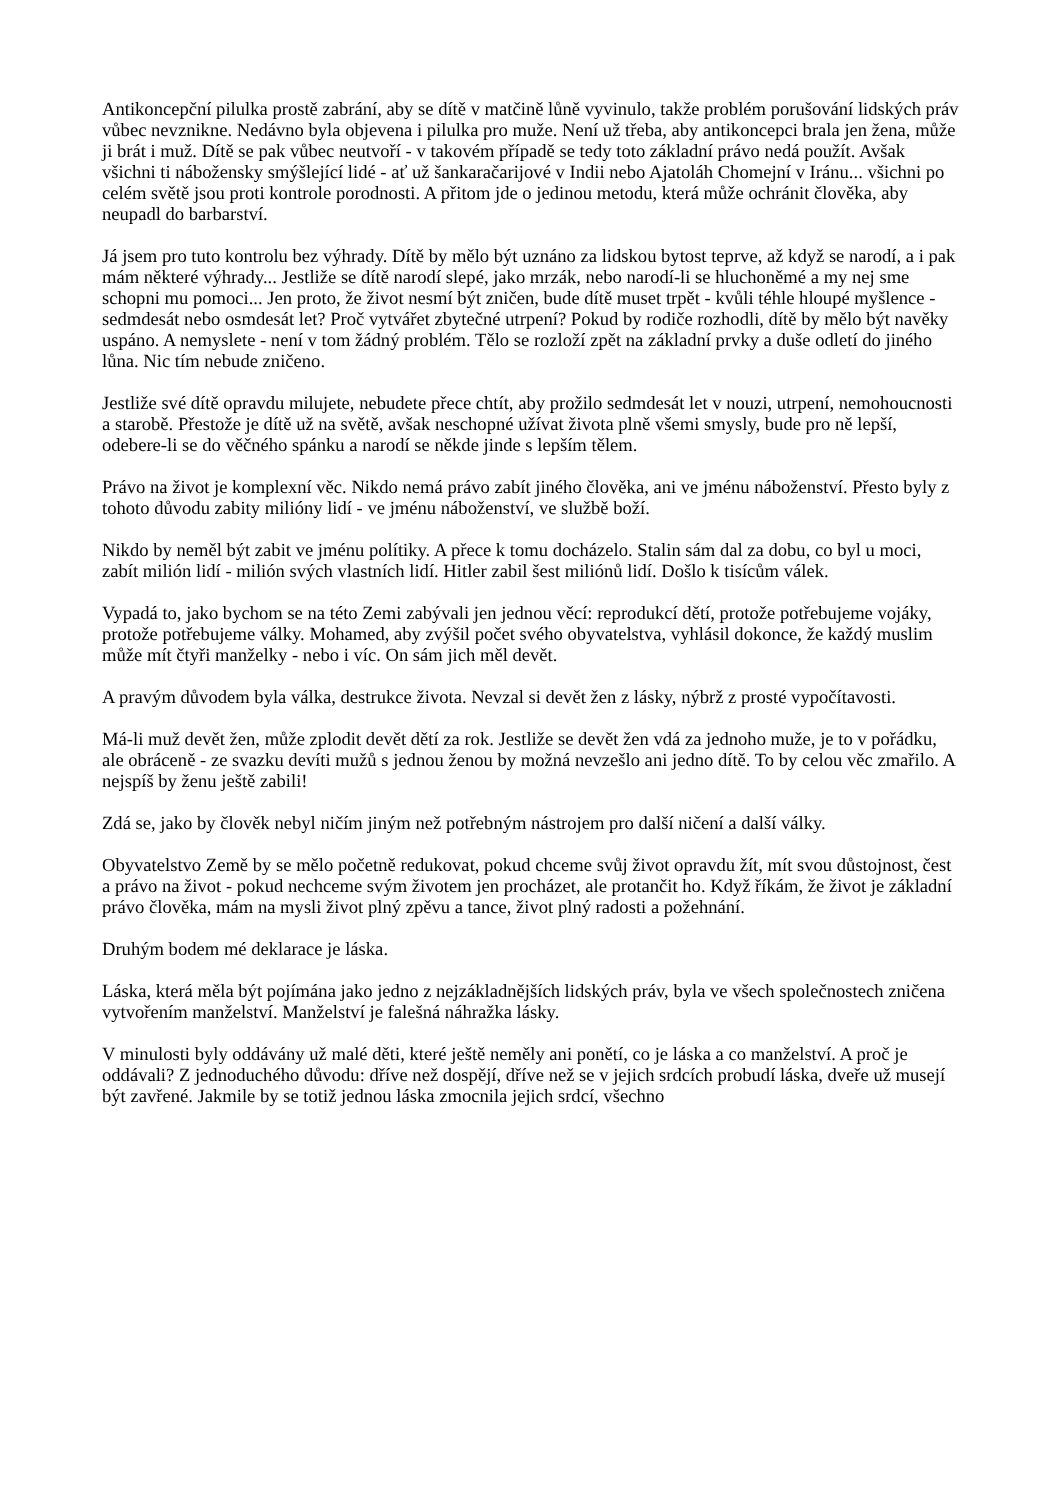Antikoncepční pilulka prostě zabrání, aby se dítě v matčině lůně vyvinulo, takže problém porušování lidských práv vůbec nevznikne. Nedávno byla objevena i pilulka pro muže. Není už třeba, aby antikoncepci brala jen žena, může ji brát i muž. Dítě se pak vůbec neutvoří - v takovém případě se tedy toto základní právo nedá použít. Avšak všichni ti nábožensky smýšlející lidé - ať už šankaračarijové v Indii nebo Ajatoláh Chomejní v Iránu... všichni po celém světě jsou proti kontrole porodnosti. A přitom jde o jedinou metodu, která může ochránit člověka, aby neupadl do barbarství.
Já jsem pro tuto kontrolu bez výhrady. Dítě by mělo být uznáno za lidskou bytost teprve, až když se narodí, a i pak mám některé výhrady... Jestliže se dítě narodí slepé, jako mrzák, nebo narodí-li se hluchoněmé a my nej sme schopni mu pomoci... Jen proto, že život nesmí být zničen, bude dítě muset trpět - kvůli téhle hloupé myšlence - sedmdesát nebo osmdesát let? Proč vytvářet zbytečné utrpení? Pokud by rodiče rozhodli, dítě by mělo být navěky uspáno. A nemyslete - není v tom žádný problém. Tělo se rozloží zpět na základní prvky a duše odletí do jiného lůna. Nic tím nebude zničeno.
Jestliže své dítě opravdu milujete, nebudete přece chtít, aby prožilo sedmdesát let v nouzi, utrpení, nemohoucnosti a starobě. Přestože je dítě už na světě, avšak neschopné užívat života plně všemi smysly, bude pro ně lepší, odebere-li se do věčného spánku a narodí se někde jinde s lepším tělem.
Právo na život je komplexní věc. Nikdo nemá právo zabít jiného člověka, ani ve jménu náboženství. Přesto byly z tohoto důvodu zabity milióny lidí - ve jménu náboženství, ve službě boží.
Nikdo by neměl být zabit ve jménu polítiky. A přece k tomu docházelo. Stalin sám dal za dobu, co byl u moci, zabít milión lidí - milión svých vlastních lidí. Hitler zabil šest miliónů lidí. Došlo k tisícům válek.
Vypadá to, jako bychom se na této Zemi zabývali jen jednou věcí: reprodukcí dětí, protože potřebujeme vojáky, protože potřebujeme války. Mohamed, aby zvýšil počet svého obyvatelstva, vyhlásil dokonce, že každý muslim může mít čtyři manželky - nebo i víc. On sám jich měl devět.
A pravým důvodem byla válka, destrukce života. Nevzal si devět žen z lásky, nýbrž z prosté vypočítavosti.
Má-li muž devět žen, může zplodit devět dětí za rok. Jestliže se devět žen vdá za jednoho muže, je to v pořádku, ale obráceně - ze svazku devíti mužů s jednou ženou by možná nevzešlo ani jedno dítě. To by celou věc zmařilo. A nejspíš by ženu ještě zabili!
Zdá se, jako by člověk nebyl ničím jiným než potřebným nástrojem pro další ničení a další války.
Obyvatelstvo Země by se mělo početně redukovat, pokud chceme svůj život opravdu žít, mít svou důstojnost, čest a právo na život - pokud nechceme svým životem jen procházet, ale protančit ho. Když říkám, že život je základní právo člověka, mám na mysli život plný zpěvu a tance, život plný radosti a požehnání.
Druhým bodem mé deklarace je láska.
Láska, která měla být pojímána jako jedno z nejzákladnějších lidských práv, byla ve všech společnostech zničena vytvořením manželství. Manželství je falešná náhražka lásky.
V minulosti byly oddávány už malé děti, které ještě neměly ani ponětí, co je láska a co manželství. A proč je oddávali? Z jednoduchého důvodu: dříve než dospějí, dříve než se v jejich srdcích probudí láska, dveře už musejí být zavřené. Jakmile by se totiž jednou láska zmocnila jejich srdcí, všechno